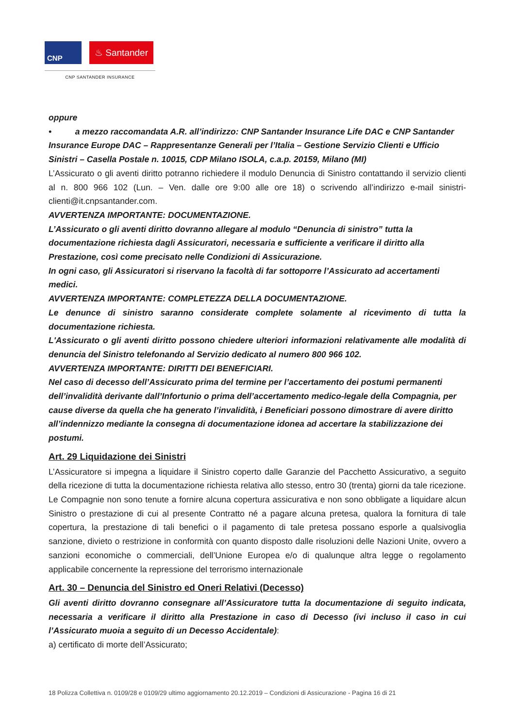CNP
♨ Santander
CNP SANTANDER INSURANCE
oppure
• a mezzo raccomandata A.R. all’indirizzo: CNP Santander Insurance Life DAC e CNP Santander Insurance Europe DAC – Rappresentanze Generali per l’Italia – Gestione Servizio Clienti e Ufficio Sinistri – Casella Postale n. 10015, CDP Milano ISOLA, c.a.p. 20159, Milano (MI)
L’Assicurato o gli aventi diritto potranno richiedere il modulo Denuncia di Sinistro contattando il servizio clienti al n. 800 966 102 (Lun. – Ven. dalle ore 9:00 alle ore 18) o scrivendo all’indirizzo e-mail sinistri-clienti@it.cnpsantander.com.
AVVERTENZA IMPORTANTE: DOCUMENTAZIONE.
L’Assicurato o gli aventi diritto dovranno allegare al modulo “Denuncia di sinistro” tutta la documentazione richiesta dagli Assicuratori, necessaria e sufficiente a verificare il diritto alla Prestazione, così come precisato nelle Condizioni di Assicurazione.
In ogni caso, gli Assicuratori si riservano la facoltà di far sottoporre l’Assicurato ad accertamenti medici.
AVVERTENZA IMPORTANTE: COMPLETEZZA DELLA DOCUMENTAZIONE.
Le denunce di sinistro saranno considerate complete solamente al ricevimento di tutta la documentazione richiesta.
L'Assicurato o gli aventi diritto possono chiedere ulteriori informazioni relativamente alle modalità di denuncia del Sinistro telefonando al Servizio dedicato al numero 800 966 102.
AVVERTENZA IMPORTANTE: DIRITTI DEI BENEFICIARI.
Nel caso di decesso dell’Assicurato prima del termine per l’accertamento dei postumi permanenti dell’invalidità derivante dall’Infortunio o prima dell’accertamento medico-legale della Compagnia, per cause diverse da quella che ha generato l’invalidità, i Beneficiari possono dimostrare di avere diritto all’indennizzo mediante la consegna di documentazione idonea ad accertare la stabilizzazione dei postumi.
Art. 29 Liquidazione dei Sinistri
L’Assicuratore si impegna a liquidare il Sinistro coperto dalle Garanzie del Pacchetto Assicurativo, a seguito della ricezione di tutta la documentazione richiesta relativa allo stesso, entro 30 (trenta) giorni da tale ricezione.
Le Compagnie non sono tenute a fornire alcuna copertura assicurativa e non sono obbligate a liquidare alcun Sinistro o prestazione di cui al presente Contratto né a pagare alcuna pretesa, qualora la fornitura di tale copertura, la prestazione di tali benefici o il pagamento di tale pretesa possano esporle a qualsivoglia sanzione, divieto o restrizione in conformità con quanto disposto dalle risoluzioni delle Nazioni Unite, ovvero a sanzioni economiche o commerciali, dell’Unione Europea e/o di qualunque altra legge o regolamento applicabile concernente la repressione del terrorismo internazionale
Art. 30 – Denuncia del Sinistro ed Oneri Relativi (Decesso)
Gli aventi diritto dovranno consegnare all’Assicuratore tutta la documentazione di seguito indicata, necessaria a verificare il diritto alla Prestazione in caso di Decesso (ivi incluso il caso in cui l’Assicurato muoia a seguito di un Decesso Accidentale):
a) certificato di morte dell’Assicurato;
18 Polizza Collettiva n. 0109/28 e 0109/29 ultimo aggiornamento 20.12.2019 – Condizioni di Assicurazione - Pagina 16 di 21